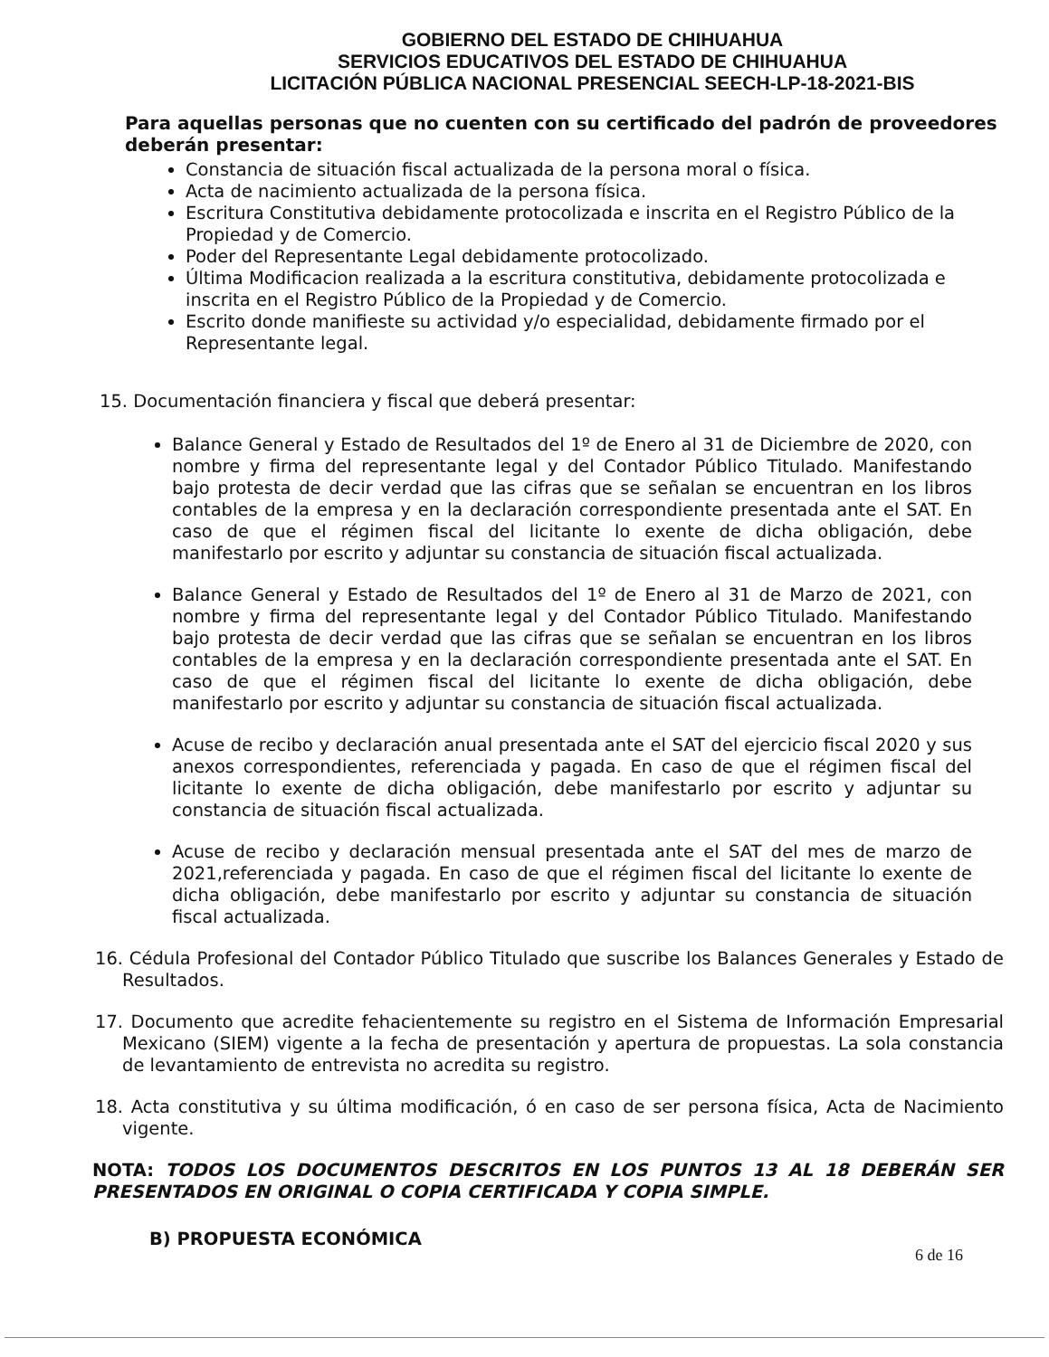GOBIERNO DEL ESTADO DE CHIHUAHUA
SERVICIOS EDUCATIVOS DEL ESTADO DE CHIHUAHUA
LICITACIÓN PÚBLICA NACIONAL PRESENCIAL SEECH-LP-18-2021-BIS
Para aquellas personas que no cuenten con su certificado del padrón de proveedores deberán presentar:
Constancia de situación fiscal actualizada de la persona moral o física.
Acta de nacimiento actualizada de la persona física.
Escritura Constitutiva debidamente protocolizada e inscrita en el Registro Público de la Propiedad y de Comercio.
Poder del Representante Legal debidamente protocolizado.
Última Modificacion realizada a la escritura constitutiva, debidamente protocolizada e inscrita en el Registro Público de la Propiedad y de Comercio.
Escrito donde manifieste su actividad y/o especialidad, debidamente firmado por el Representante legal.
15. Documentación financiera y fiscal que deberá presentar:
Balance General y Estado de Resultados del 1º de Enero al 31 de Diciembre de 2020, con nombre y firma del representante legal y del Contador Público Titulado. Manifestando bajo protesta de decir verdad que las cifras que se señalan se encuentran en los libros contables de la empresa y en la declaración correspondiente presentada ante el SAT. En caso de que el régimen fiscal del licitante lo exente de dicha obligación, debe manifestarlo por escrito y adjuntar su constancia de situación fiscal actualizada.
Balance General y Estado de Resultados del 1º de Enero al 31 de Marzo de 2021, con nombre y firma del representante legal y del Contador Público Titulado. Manifestando bajo protesta de decir verdad que las cifras que se señalan se encuentran en los libros contables de la empresa y en la declaración correspondiente presentada ante el SAT. En caso de que el régimen fiscal del licitante lo exente de dicha obligación, debe manifestarlo por escrito y adjuntar su constancia de situación fiscal actualizada.
Acuse de recibo y declaración anual presentada ante el SAT del ejercicio fiscal 2020 y sus anexos correspondientes, referenciada y pagada. En caso de que el régimen fiscal del licitante lo exente de dicha obligación, debe manifestarlo por escrito y adjuntar su constancia de situación fiscal actualizada.
Acuse de recibo y declaración mensual presentada ante el SAT del mes de marzo de 2021,referenciada y pagada. En caso de que el régimen fiscal del licitante lo exente de dicha obligación, debe manifestarlo por escrito y adjuntar su constancia de situación fiscal actualizada.
16. Cédula Profesional del Contador Público Titulado que suscribe los Balances Generales y Estado de Resultados.
17. Documento que acredite fehacientemente su registro en el Sistema de Información Empresarial Mexicano (SIEM) vigente a la fecha de presentación y apertura de propuestas. La sola constancia de levantamiento de entrevista no acredita su registro.
18. Acta constitutiva y su última modificación, ó en caso de ser persona física, Acta de Nacimiento vigente.
NOTA: TODOS LOS DOCUMENTOS DESCRITOS EN LOS PUNTOS 13 AL 18 DEBERÁN SER PRESENTADOS EN ORIGINAL O COPIA CERTIFICADA Y COPIA SIMPLE.
B) PROPUESTA ECONÓMICA
6 de 16